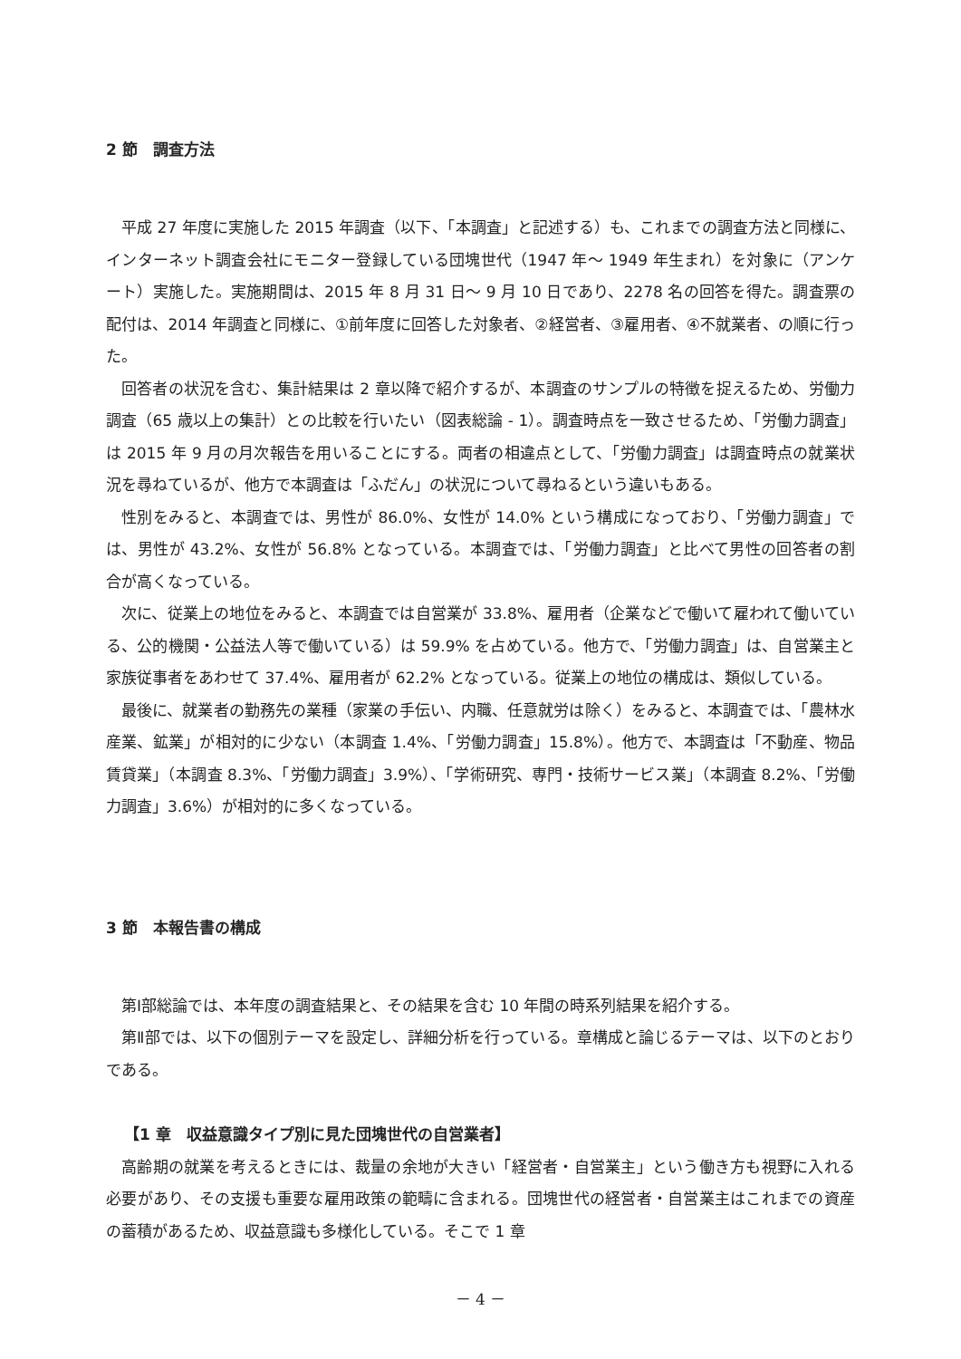2 節　調査方法
平成 27 年度に実施した 2015 年調査（以下、「本調査」と記述する）も、これまでの調査方法と同様に、インターネット調査会社にモニター登録している団塊世代（1947 年～ 1949 年生まれ）を対象に（アンケート）実施した。実施期間は、2015 年 8 月 31 日～ 9 月 10 日であり、2278 名の回答を得た。調査票の配付は、2014 年調査と同様に、①前年度に回答した対象者、②経営者、③雇用者、④不就業者、の順に行った。
回答者の状況を含む、集計結果は 2 章以降で紹介するが、本調査のサンプルの特徴を捉えるため、労働力調査（65 歳以上の集計）との比較を行いたい（図表総論 - 1）。調査時点を一致させるため、「労働力調査」は 2015 年 9 月の月次報告を用いることにする。両者の相違点として、「労働力調査」は調査時点の就業状況を尋ねているが、他方で本調査は「ふだん」の状況について尋ねるという違いもある。
性別をみると、本調査では、男性が 86.0%、女性が 14.0% という構成になっており、「労働力調査」では、男性が 43.2%、女性が 56.8% となっている。本調査では、「労働力調査」と比べて男性の回答者の割合が高くなっている。
次に、従業上の地位をみると、本調査では自営業が 33.8%、雇用者（企業などで働いて雇われて働いている、公的機関・公益法人等で働いている）は 59.9% を占めている。他方で、「労働力調査」は、自営業主と家族従事者をあわせて 37.4%、雇用者が 62.2% となっている。従業上の地位の構成は、類似している。
最後に、就業者の勤務先の業種（家業の手伝い、内職、任意就労は除く）をみると、本調査では、「農林水産業、鉱業」が相対的に少ない（本調査 1.4%、「労働力調査」15.8%）。他方で、本調査は「不動産、物品賃貸業」（本調査 8.3%、「労働力調査」3.9%）、「学術研究、専門・技術サービス業」（本調査 8.2%、「労働力調査」3.6%）が相対的に多くなっている。
3 節　本報告書の構成
第Ⅰ部総論では、本年度の調査結果と、その結果を含む 10 年間の時系列結果を紹介する。
第Ⅱ部では、以下の個別テーマを設定し、詳細分析を行っている。章構成と論じるテーマは、以下のとおりである。
【1 章　収益意識タイプ別に見た団塊世代の自営業者】
高齢期の就業を考えるときには、裁量の余地が大きい「経営者・自営業主」という働き方も視野に入れる必要があり、その支援も重要な雇用政策の範疇に含まれる。団塊世代の経営者・自営業主はこれまでの資産の蓄積があるため、収益意識も多様化している。そこで 1 章
－ 4 －